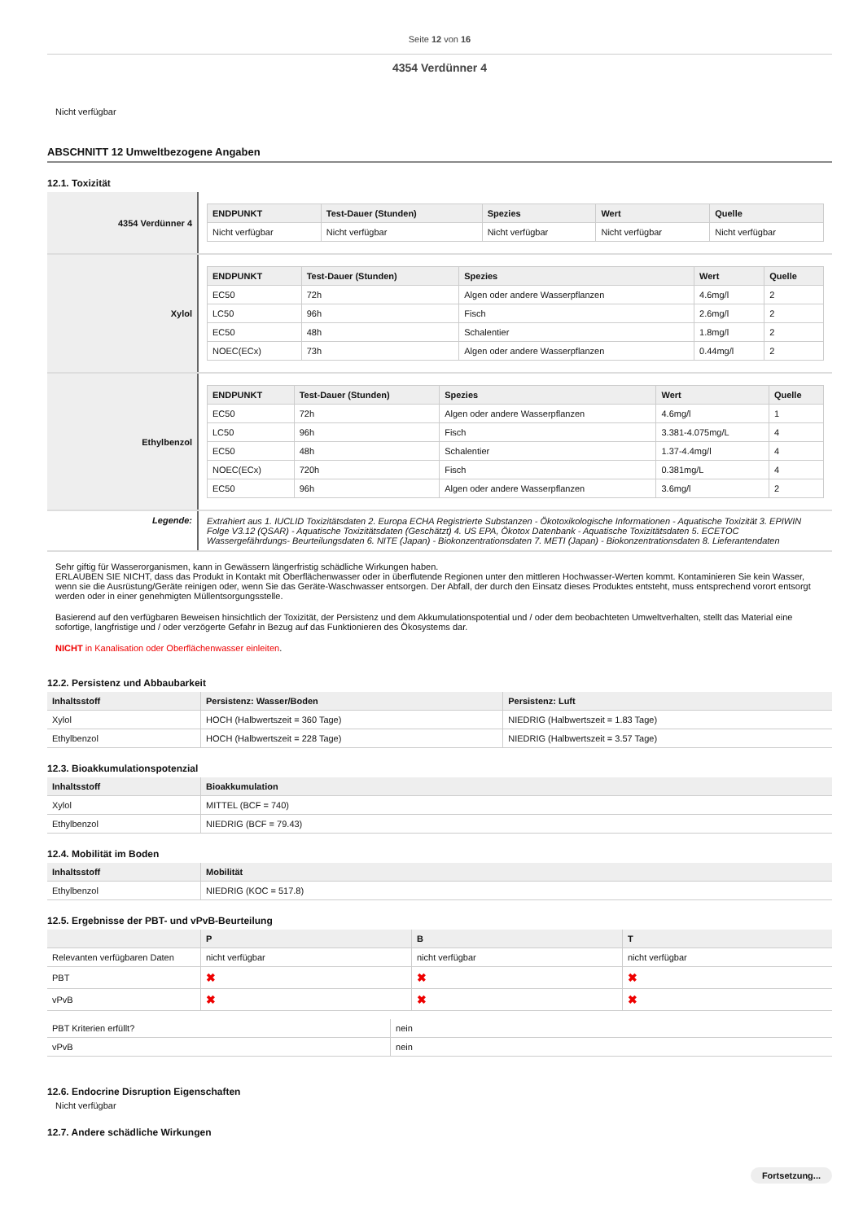Seite 12 von 16
4354 Verdünner 4
Nicht verfügbar
ABSCHNITT 12 Umweltbezogene Angaben
12.1. Toxizität
| 4354 Verdünner 4 | / ENDPUNKT / Test-Dauer (Stunden) / Spezies / Wert / Quelle / / --- / --- / --- / --- / --- / / Nicht verfügbar / Nicht verfügbar / Nicht verfügbar / Nicht verfügbar / Nicht verfügbar / |
| Xylol | / ENDPUNKT / Test-Dauer (Stunden) / Spezies / Wert / Quelle / / --- / --- / --- / --- / --- / / EC50 / 72h / Algen oder andere Wasserpflanzen / 4.6mg/l / 2 / / LC50 / 96h / Fisch / 2.6mg/l / 2 / / EC50 / 48h / Schalentier / 1.8mg/l / 2 / / NOEC(ECx) / 73h / Algen oder andere Wasserpflanzen / 0.44mg/l / 2 / |
| Ethylbenzol | / ENDPUNKT / Test-Dauer (Stunden) / Spezies / Wert / Quelle / / --- / --- / --- / --- / --- / / EC50 / 72h / Algen oder andere Wasserpflanzen / 4.6mg/l / 1 / / LC50 / 96h / Fisch / 3.381-4.075mg/L / 4 / / EC50 / 48h / Schalentier / 1.37-4.4mg/l / 4 / / NOEC(ECx) / 720h / Fisch / 0.381mg/L / 4 / / EC50 / 96h / Algen oder andere Wasserpflanzen / 3.6mg/l / 2 / |
| Legende: | Extrahiert aus 1. IUCLID Toxizitätsdaten 2. Europa ECHA Registrierte Substanzen - Ökotoxikologische Informationen - Aquatische Toxizität 3. EPIWIN Folge V3.12 (QSAR) - Aquatische Toxizitätsdaten (Geschätzt) 4. US EPA, Ökotox Datenbank - Aquatische Toxizitätsdaten 5. ECETOC Wassergefährdungs- Beurteilungsdaten 6. NITE (Japan) - Biokonzentrationsdaten 7. METI (Japan) - Biokonzentrationsdaten 8. Lieferantendaten |
Sehr giftig für Wasserorganismen, kann in Gewässern längerfristig schädliche Wirkungen haben.
ERLAUBEN SIE NICHT, dass das Produkt in Kontakt mit Oberflächenwasser oder in überflutende Regionen unter den mittleren Hochwasser-Werten kommt. Kontaminieren Sie kein Wasser, wenn sie die Ausrüstung/Geräte reinigen oder, wenn Sie das Geräte-Waschwasser entsorgen. Der Abfall, der durch den Einsatz dieses Produktes entsteht, muss entsprechend vorort entsorgt werden oder in einer genehmigten Müllentsorgungsstelle.
Basierend auf den verfügbaren Beweisen hinsichtlich der Toxizität, der Persistenz und dem Akkumulationspotential und / oder dem beobachteten Umweltverhalten, stellt das Material eine sofortige, langfristige und / oder verzögerte Gefahr in Bezug auf das Funktionieren des Ökosystems dar.
NICHT in Kanalisation oder Oberflächenwasser einleiten.
12.2. Persistenz und Abbaubarkeit
| Inhaltsstoff | Persistenz: Wasser/Boden | Persistenz: Luft |
| --- | --- | --- |
| Xylol | HOCH (Halbwertszeit = 360 Tage) | NIEDRIG (Halbwertszeit = 1.83 Tage) |
| Ethylbenzol | HOCH (Halbwertszeit = 228 Tage) | NIEDRIG (Halbwertszeit = 3.57 Tage) |
12.3. Bioakkumulationspotenzial
| Inhaltsstoff | Bioakkumulation |
| --- | --- |
| Xylol | MITTEL (BCF = 740) |
| Ethylbenzol | NIEDRIG (BCF = 79.43) |
12.4. Mobilität im Boden
| Inhaltsstoff | Mobilität |
| --- | --- |
| Ethylbenzol | NIEDRIG (KOC = 517.8) |
12.5. Ergebnisse der PBT- und vPvB-Beurteilung
| | P | B | T |
| --- | --- | --- | --- |
| Relevanten verfügbaren Daten | nicht verfügbar | nicht verfügbar | nicht verfügbar |
| PBT | ✖ | ✖ | ✖ |
| vPvB | ✖ | ✖ | ✖ |
| PBT Kriterien erfüllt? | nein |
| vPvB | nein |
12.6. Endocrine Disruption Eigenschaften
Nicht verfügbar
12.7. Andere schädliche Wirkungen
Fortsetzung...